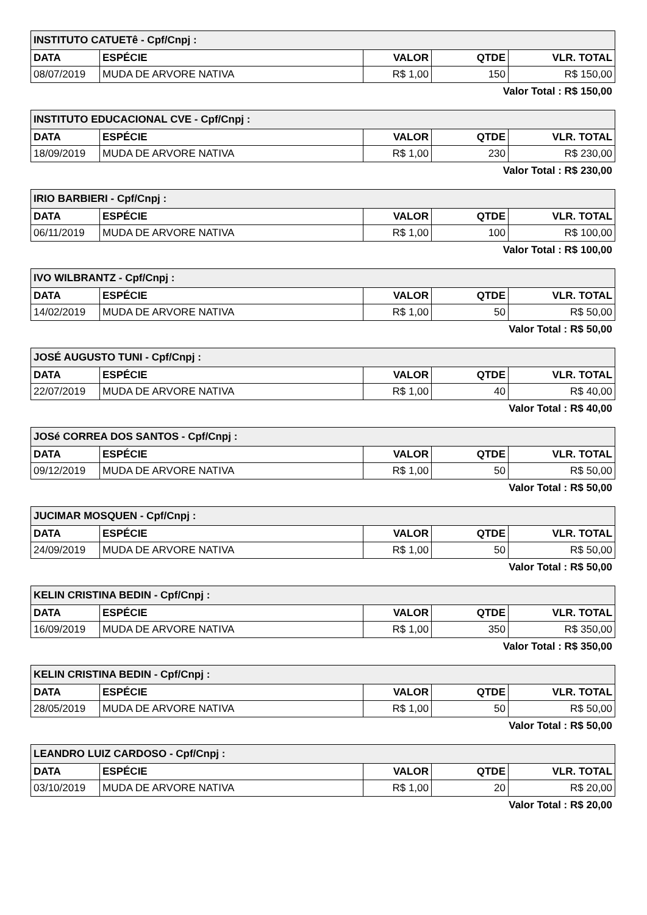| INSTITUTO CATUETê - Cpf/Cnpj : | | | | |
| DATA | ESPÉCIE | VALOR | QTDE | VLR. TOTAL |
| 08/07/2019 | MUDA DE ARVORE NATIVA | R$ 1,00 | 150 | R$ 150,00 |
Valor Total : R$ 150,00
| INSTITUTO EDUCACIONAL CVE - Cpf/Cnpj : | | | | |
| DATA | ESPÉCIE | VALOR | QTDE | VLR. TOTAL |
| 18/09/2019 | MUDA DE ARVORE NATIVA | R$ 1,00 | 230 | R$ 230,00 |
Valor Total : R$ 230,00
| IRIO BARBIERI - Cpf/Cnpj : | | | | |
| DATA | ESPÉCIE | VALOR | QTDE | VLR. TOTAL |
| 06/11/2019 | MUDA DE ARVORE NATIVA | R$ 1,00 | 100 | R$ 100,00 |
Valor Total : R$ 100,00
| IVO WILBRANTZ - Cpf/Cnpj : | | | | |
| DATA | ESPÉCIE | VALOR | QTDE | VLR. TOTAL |
| 14/02/2019 | MUDA DE ARVORE NATIVA | R$ 1,00 | 50 | R$ 50,00 |
Valor Total : R$ 50,00
| JOSÉ AUGUSTO TUNI - Cpf/Cnpj : | | | | |
| DATA | ESPÉCIE | VALOR | QTDE | VLR. TOTAL |
| 22/07/2019 | MUDA DE ARVORE NATIVA | R$ 1,00 | 40 | R$ 40,00 |
Valor Total : R$ 40,00
| JOSé CORREA DOS SANTOS - Cpf/Cnpj : | | | | |
| DATA | ESPÉCIE | VALOR | QTDE | VLR. TOTAL |
| 09/12/2019 | MUDA DE ARVORE NATIVA | R$ 1,00 | 50 | R$ 50,00 |
Valor Total : R$ 50,00
| JUCIMAR MOSQUEN - Cpf/Cnpj : | | | | |
| DATA | ESPÉCIE | VALOR | QTDE | VLR. TOTAL |
| 24/09/2019 | MUDA DE ARVORE NATIVA | R$ 1,00 | 50 | R$ 50,00 |
Valor Total : R$ 50,00
| KELIN CRISTINA BEDIN - Cpf/Cnpj : | | | | |
| DATA | ESPÉCIE | VALOR | QTDE | VLR. TOTAL |
| 16/09/2019 | MUDA DE ARVORE NATIVA | R$ 1,00 | 350 | R$ 350,00 |
Valor Total : R$ 350,00
| KELIN CRISTINA BEDIN - Cpf/Cnpj : | | | | |
| DATA | ESPÉCIE | VALOR | QTDE | VLR. TOTAL |
| 28/05/2019 | MUDA DE ARVORE NATIVA | R$ 1,00 | 50 | R$ 50,00 |
Valor Total : R$ 50,00
| LEANDRO LUIZ CARDOSO - Cpf/Cnpj : | | | | |
| DATA | ESPÉCIE | VALOR | QTDE | VLR. TOTAL |
| 03/10/2019 | MUDA DE ARVORE NATIVA | R$ 1,00 | 20 | R$ 20,00 |
Valor Total : R$ 20,00